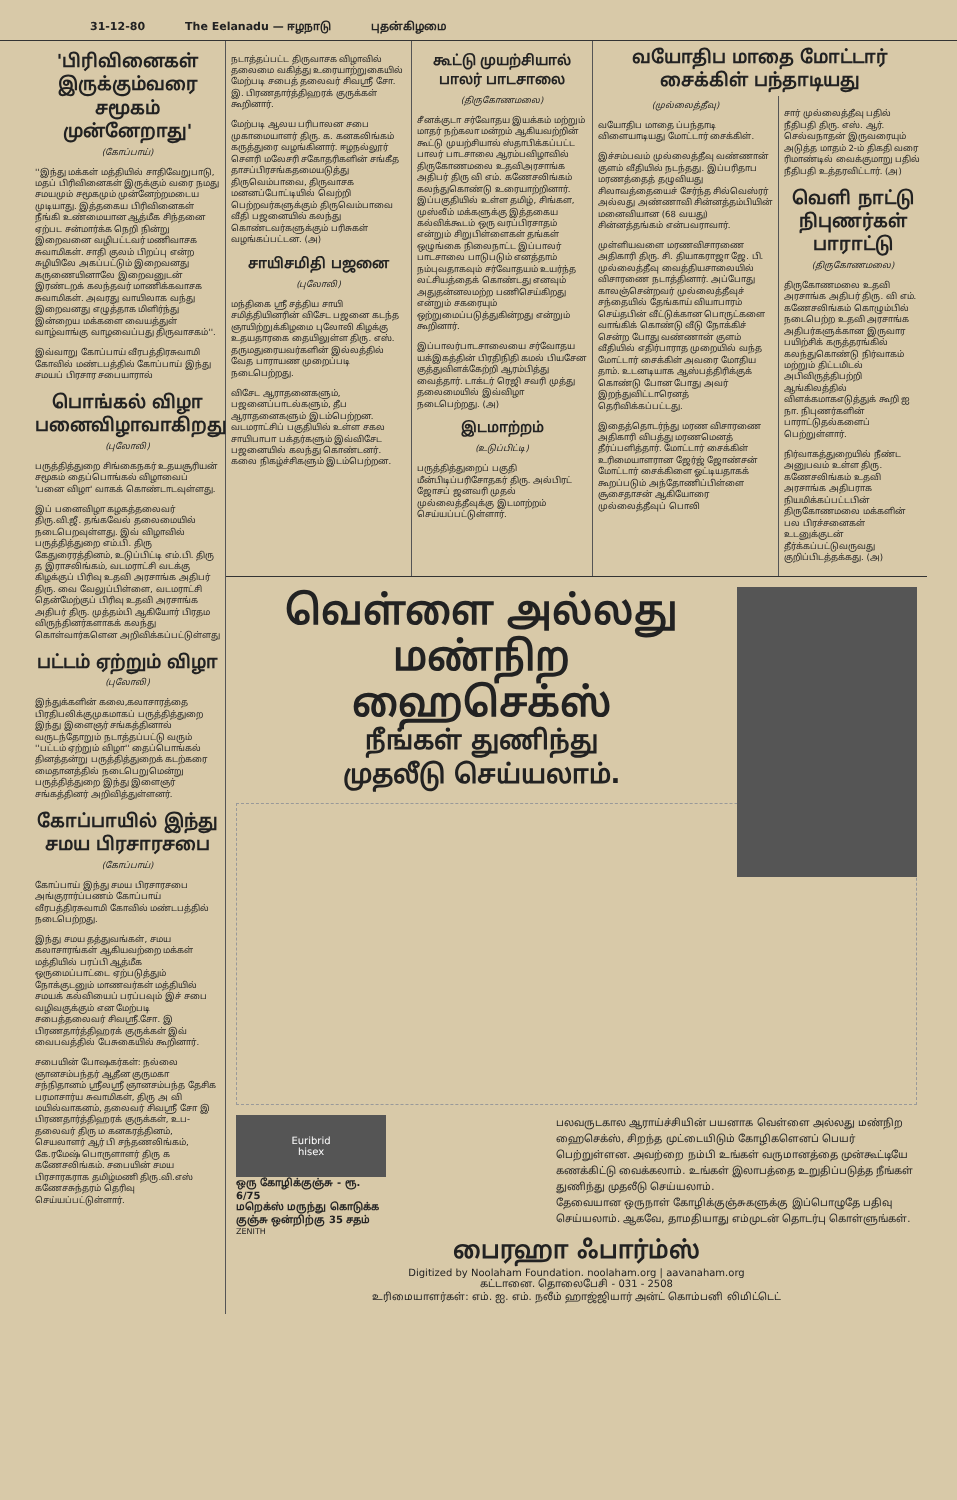31-12-80 The Eelanadu — ஈழநாடு புதன்கிழமை
'பிரிவினைகள் இருக்கும்வரை சமூகம் முன்னேறாது'
(கோப்பாய்)
''இந்து மக்கள் மத்தியில் சாதிவேறுபாடு, மதப் பிரிவினைகள் இருக்கும் வரை நமது சமயமும் சமூகமும் முன்னேற்றமடைய முடியாது. இத்தகைய பிரிவினைகள் நீங்கி உண்மையான ஆத்மீக சிந்தனை ஏற்பட சன்மார்க்க நெறி நின்று இறைவனை வழிபட்டவர் மணிவாசக சுவாமிகள். சாதி குலம் பிறப்பு என்ற சுழியிலே அகப்பட்டும் இறைவனது கருணையினாலே இறைவனுடன் இரண்டறக் கலந்தவர் மாணிக்கவாசக சுவாமிகள். அவரது வாயிலாக வந்து இறைவனது எழுத்தாக மிளிர்ந்து இன்றைய மக்களை வையத்துள் வாழ்வாங்கு வாழவைப்பது திருவாசகம்''.
இவ்வாறு கோப்பாய் வீரபத்திரசுவாமி கோவில் மண்டபத்தில் கோப்பாய் இந்து சமயப் பிரசார சபையாரால்
பொங்கல் விழா பனைவிழாவாகிறது
(புலோலி)
பருத்தித்துறை சிங்கைநகர் உதயசூரியன் சமூகம் தைப்பொங்கல் விழாவைப் 'பனை விழா' வாகக் கொண்டாடவுள்ளது.
இப் பனைவிழா கழகத்தலைவர் திரு.வி.ஜீ. தங்கவேல் தலைமையில் நடைபெறவுள்ளது. இவ் விழாவில் பருத்தித்துறை எம்.பி. திரு கேதுரைரத்தினம், உடுப்பிட்டி எம்.பி. திரு த இராசலிங்கம், வடமராட்சி வடக்கு கிழக்குப் பிரிவு உதவி அரசாங்க அதிபர் திரு. வை வேலுப்பிள்ளை, வடமராட்சி தென்மேற்குப் பிரிவு உதவி அரசாங்க அதிபர் திரு. முத்தம்பி ஆகியோர் பிரதம விருந்தினர்களாகக் கலந்து கொள்வார்களென அறிவிக்கப்பட்டுள்ளது
பட்டம் ஏற்றும் விழா
(புலோலி)
இந்துக்களின் கலை,கலாசாரத்தை பிரதிபலிக்குமுகமாகப் பருத்தித்துறை இந்து இளைஞர் சங்கத்தினால் வருடந்தோறும் நடாத்தப்பட்டு வரும் ''பட்டம் ஏற்றும் விழா'' தைப்பொங்கல் தினத்தன்று பருத்தித்துறைக் கடற்கரை மைதானத்தில் நடைபெறுமென்று பருத்தித்துறை இந்து இளைஞர் சங்கத்தினர் அறிவித்துள்ளனர்.
கோப்பாயில் இந்து சமய பிரசாரசபை
(கோப்பாய்)
கோப்பாய் இந்து சமய பிரசாரசபை அங்குரார்ப்பணம் கோப்பாய் வீரபத்திரசுவாமி கோவில் மண்டபத்தில் நடைபெற்றது.
இந்து சமய தத்துவங்கள், சமய கலாசாரங்கள் ஆகியவற்றை மக்கள் மத்தியில் பரப்பி ஆத்மீக ஒருமைப்பாட்டை ஏற்படுத்தும் நோக்குடனும் மாணவர்கள் மத்தியில் சமயக் கல்வியைப் பரப்பவும் இச் சபை வழிவகுக்கும் என மேற்படி சபைத்தலைவர் சிவஸ்ரீ.சோ. இ பிரணதார்த்திஹரக் குருக்கள் இவ் வைபவத்தில் பேசுகையில் கூறினார்.
சபையின் போஷகர்கள்: நல்லை ஞானசம்பந்தர் ஆதீன குருமகா சந்நிதானம் ஸ்ரீலஸ்ரீ ஞானசம்பந்த தேசிக பரமாசார்ய சுவாமிகள், திரு அ வி மயில்வாகனம், தலைவர் சிவஸ்ரீ சோ இ பிரணதார்த்திஹரக் குருக்கள், உப-தலைவர் திரு ம கனகரத்தினம், செயலாளர் ஆர் பி சந்தணலிங்கம், கே.ரமேஷ் பொருளாளர் திரு க கணேசலிங்கம். சபையின் சமய பிரசாரகராக தமிழ்மணி திரு.வி.எஸ் கணேசசுந்தரம் தெரிவு செய்யப்பட்டுள்ளார்.
நடாத்தப்பட்ட திருவாசக விழாவில் தலைமை வகித்து உரையாற்றுகையில் மேற்படி சபைத் தலைவர் சிவஸ்ரீ சோ. இ. பிரணதார்த்திஹரக் குருக்கள் கூறினார்.
மேற்படி ஆலய பரிபாலன சபை முகாமையாளர் திரு. க. கனகலிங்கம் கருத்துரை வழங்கினார். ஈழநல்லூர் சௌரி மலேசரி சகோதரிகளின் சங்கீத தாசப்பிரசங்கதமையடுத்து திருவெம்பாவை, திருவாசக மனனப்போட்டியில் வெற்றி பெற்றவர்களுக்கும் திருவெம்பாவை வீதி பஜனையில் கலந்து கொண்டவர்களுக்கும் பரிசுகள் வழங்கப்பட்டன. (அ)
சாயிசமிதி பஜனை
(புலோலி)
மந்திகை ஸ்ரீ சத்திய சாயி சமித்தியினரின் விசேட பஜனை கடந்த ஞாயிற்றுக்கிழமை புலோலி கிழக்கு உதயதாரகை தையிலுள்ள திரு. எஸ். தருமதுரையவர்களின் இல்லத்தில் வேத பாராயண முறைப்படி நடைபெற்றது.
விசேட ஆராதனைகளும், பஜனைப்பாடல்களும், தீப ஆராதனைகளும் இடம்பெற்றன. வடமராட்சிப் பகுதியில் உள்ள சகல சாயிபாபா பக்தர்களும் இவ்விசேட பஜனையில் கலந்து கொண்டனர். கலை நிகழ்ச்சிகளும் இடம்பெற்றன.
கூட்டு முயற்சியால் பாலர் பாடசாலை
(திருகோணமலை)
சீனக்குடா சர்வோதய இயக்கம் மற்றும் மாதர் நற்கலா மன்றம் ஆகியவற்றின் கூட்டு முயற்சியால் ஸ்தாபிக்கப்பட்ட பாலர் பாடசாலை ஆரம்பவிழாவில் திருகோணமலை உதவிஅரசாங்க அதிபர் திரு வி எம். கணேசலிங்கம் கலந்துகொண்டு உரையாற்றினார். இப்பகுதியில் உள்ள தமிழ், சிங்கள, முஸ்லீம் மக்களுக்கு இத்தகைய கல்விக்கூடம் ஒரு வரப்பிரசாதம் என்றும் சிறுபிள்ளைகள் தங்கள் ஒழுங்கை நிலைநாட்ட இப்பாலர் பாடசாலை பாடுபடும் எனத்தாம் நம்புவதாகவும் சர்வோதயம் உயர்ந்த லட்சியத்தைக் கொண்டது எனவும் அதுதன்னலமற்ற பணிசெய்கிறது என்றும் சகரையும் ஒற்றுமைப்படுத்துகின்றது என்றும் கூறினார்.
இப்பாலர்பாடசாலையை சர்வோதய யக்இகத்தின் பிரதிநிதி கமல் பியசேன குத்துவிளக்கேற்றி ஆரம்பித்து வைத்தார். டாக்டர் ரெஜி சவரி முத்து தலைமையில் இவ்விழா நடைபெற்றது. (அ)
இடமாற்றம்
(உடுப்பிட்டி)
பருத்தித்துறைப் பகுதி மீன்பிடிப்பரிசோதகர் திரு. அல்பிரட் ஜோசப் ஜனவரி முதல் முல்லைத்தீவுக்கு இடமாற்றம் செய்யப்பட்டுள்ளார்.
வயோதிப மாதை மோட்டார் சைக்கிள் பந்தாடியது
(முல்லைத்தீவு)
வயோதிப மாதை ப்பந்தாடி விளையாடியது மோட்டார் சைக்கிள்.
இச்சம்பவம் முல்லைத்தீவு வண்ணான் குளம் வீதியில் நடந்தது. இப்பரிதாப மரணத்தைத் தழுவியது சிலாவத்தையைச் சேர்ந்த சில்வெஸ்ரர் அல்லது அண்ணாவி சின்னத்தம்பியின் மனைவியான (68 வயது) சின்னத்தங்கம் என்பவராவார்.
முள்ளியவளை மரணவிசாரணை அதிகாரி திரு. சி. தியாகராஜா ஜே. பி. முல்லைத்தீவு வைத்தியசாலையில் விசாரணை நடாத்தினார். அப்போது காலஞ்சென்றவர் முல்லைத்தீவுச் சந்தையில் தேங்காய் வியாபாரம் செய்தபின் வீட்டுக்கான பொருட்களை வாங்கிக் கொண்டு வீடு நோக்கிச் சென்ற போது வண்ணான் குளம் வீதியில் எதிர்பாராத முறையில் வந்த மோட்டார் சைக்கிள் அவரை மோதிய தாம். உடனடியாக ஆஸ்பத்திரிக்குக் கொண்டு போன போது அவர் இறந்துவிட்டாரெனத் தெரிவிக்கப்பட்டது.
இதைத்தொடர்ந்து மரண விசாரணை அதிகாரி விபத்து மரணமெனத் தீர்ப்பளித்தார். மோட்டார் சைக்கிள் உரிமையாளரான ஜேர்ஜ் ஜோண்சன் மோட்டார் சைக்கிளை ஓட்டியதாகக் கூறப்படும் அந்தோணிப்பிள்ளை சூசைதாசன் ஆகியோரை முல்லைத்தீவுப் பொலி
சார் முல்லைத்தீவு பதில் நீதிபதி திரு. எஸ். ஆர். செல்வநாதன் இருவரையும் அடுத்த மாதம் 2-ம் திகதி வரை ரிமாண்டில் வைக்குமாறு பதில் நீதிபதி உத்தரவிட்டார். (அ)
வெளி நாட்டு நிபுணர்கள் பாராட்டு
(திருகோணமலை)
திருகோணமலை உதவி அரசாங்க அதிபர் திரு. வி எம். கணேசலிங்கம் கொழும்பில் நடைபெற்ற உதவி அரசாங்க அதிபர்களுக்கான இருவார பயிற்சிக் கருத்தரங்கில் கலந்துகொண்டு நிர்வாகம் மற்றும் திட்டமிடல் அபிவிருத்திபற்றி ஆங்கிலத்தில் விளக்கமாகஎடுத்துக் கூறி ஐ நா. நிபுணர்களின் பாராட்டுதல்களைப் பெற்றுள்ளார்.
நிர்வாகத்துறையில் நீண்ட அனுபவம் உள்ள திரு. கணேசலிங்கம் உதவி அரசாங்க அதிபராக நியமிக்கப்பட்டபின் திருகோணமலை மக்களின் பல பிரச்சனைகள் உடனுக்குடன் தீர்க்கப்பட்டுவருவது குறிப்பிடத்தக்கது. (அ)
வெள்ளை அல்லது
மண்நிற
ஹைசெக்ஸ்
நீங்கள் துணிந்து
முதலீடு செய்யலாம்.
Euribrid
hisex
ஒரு கோழிக்குஞ்சு - ரூ. 6/75
மறெக்ஸ் மருந்து கொடுக்க
குஞ்சு ஒன்றிற்கு 35 சதம்
பலவருடகால ஆராய்ச்சியின் பயனாக வெள்ளை அல்லது மண்நிற ஹைசெக்ஸ், சிறந்த முட்டையிடும் கோழிகளெனப் பெயர் பெற்றுள்ளன. அவற்றை நம்பி உங்கள் வருமானத்தை முன்கூட்டியே கணக்கிட்டு வைக்கலாம். உங்கள் இலாபத்தை உறுதிப்படுத்த நீங்கள் துணிந்து முதலீடு செய்யலாம்.
தேவையான ஒருநாள் கோழிக்குஞ்சுகளுக்கு இப்பொழுதே பதிவு செய்யலாம். ஆகவே, தாமதியாது எம்முடன் தொடர்பு கொள்ளுங்கள்.
ZENITH
பைரஹா ஃபார்ம்ஸ்
Digitized by Noolaham Foundation. noolaham.org | aavanaham.org
கட்டானை. தொலைபேசி - 031 - 2508
உரிமையாளர்கள்: எம். ஐ. எம். நலீம் ஹாஜ்ஜியார் அன்ட் கொம்பனி லிமிட்டெட்